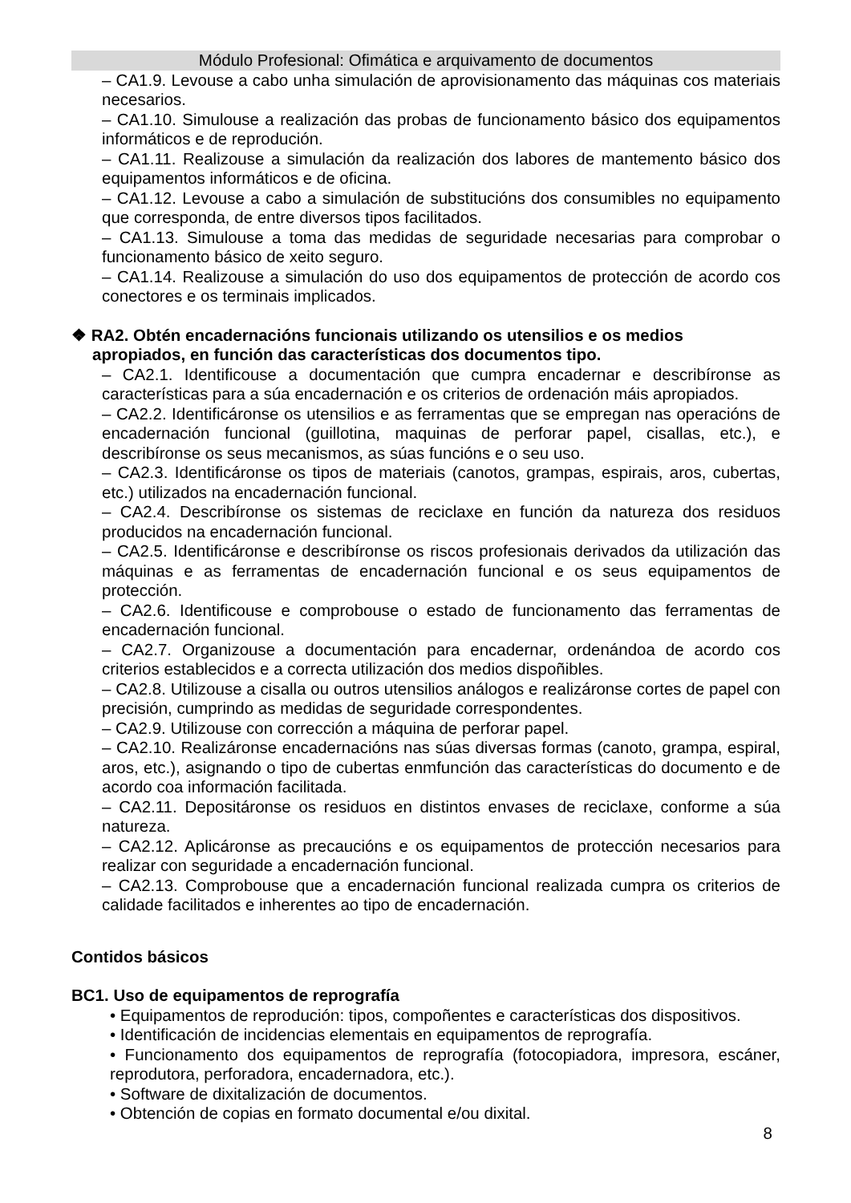Módulo Profesional: Ofimática e arquivamento de documentos
– CA1.9. Levouse a cabo unha simulación de aprovisionamento das máquinas cos materiais necesarios.
– CA1.10. Simulouse a realización das probas de funcionamento básico dos equipamentos informáticos e de reprodución.
– CA1.11. Realizouse a simulación da realización dos labores de mantemento básico dos equipamentos informáticos e de oficina.
– CA1.12. Levouse a cabo a simulación de substitucións dos consumibles no equipamento que corresponda, de entre diversos tipos facilitados.
– CA1.13. Simulouse a toma das medidas de seguridade necesarias para comprobar o funcionamento básico de xeito seguro.
– CA1.14. Realizouse a simulación do uso dos equipamentos de protección de acordo cos conectores e os terminais implicados.
❖ RA2. Obtén encadernacións funcionais utilizando os utensilios e os medios apropiados, en función das características dos documentos tipo.
– CA2.1. Identificouse a documentación que cumpra encadernar e describíronse as características para a súa encadernación e os criterios de ordenación máis apropiados.
– CA2.2. Identificáronse os utensilios e as ferramentas que se empregan nas operacións de encadernación funcional (guillotina, maquinas de perforar papel, cisallas, etc.), e describíronse os seus mecanismos, as súas funcións e o seu uso.
– CA2.3. Identificáronse os tipos de materiais (canotos, grampas, espirais, aros, cubertas, etc.) utilizados na encadernación funcional.
– CA2.4. Describíronse os sistemas de reciclaxe en función da natureza dos residuos producidos na encadernación funcional.
– CA2.5. Identificáronse e describíronse os riscos profesionais derivados da utilización das máquinas e as ferramentas de encadernación funcional e os seus equipamentos de protección.
– CA2.6. Identificouse e comprobouse o estado de funcionamento das ferramentas de encadernación funcional.
– CA2.7. Organizouse a documentación para encadernar, ordenándoa de acordo cos criterios establecidos e a correcta utilización dos medios dispoñibles.
– CA2.8. Utilizouse a cisalla ou outros utensilios análogos e realizáronse cortes de papel con precisión, cumprindo as medidas de seguridade correspondentes.
– CA2.9. Utilizouse con corrección a máquina de perforar papel.
– CA2.10. Realizáronse encadernacións nas súas diversas formas (canoto, grampa, espiral, aros, etc.), asignando o tipo de cubertas enmfunción das características do documento e de acordo coa información facilitada.
– CA2.11. Depositáronse os residuos en distintos envases de reciclaxe, conforme a súa natureza.
– CA2.12. Aplicáronse as precaucións e os equipamentos de protección necesarios para realizar con seguridade a encadernación funcional.
– CA2.13. Comprobouse que a encadernación funcional realizada cumpra os criterios de calidade facilitados e inherentes ao tipo de encadernación.
Contidos básicos
BC1. Uso de equipamentos de reprografía
• Equipamentos de reprodución: tipos, compoñentes e características dos dispositivos.
• Identificación de incidencias elementais en equipamentos de reprografía.
• Funcionamento dos equipamentos de reprografía (fotocopiadora, impresora, escáner, reprodutora, perforadora, encadernadora, etc.).
• Software de dixitalización de documentos.
• Obtención de copias en formato documental e/ou dixital.
8